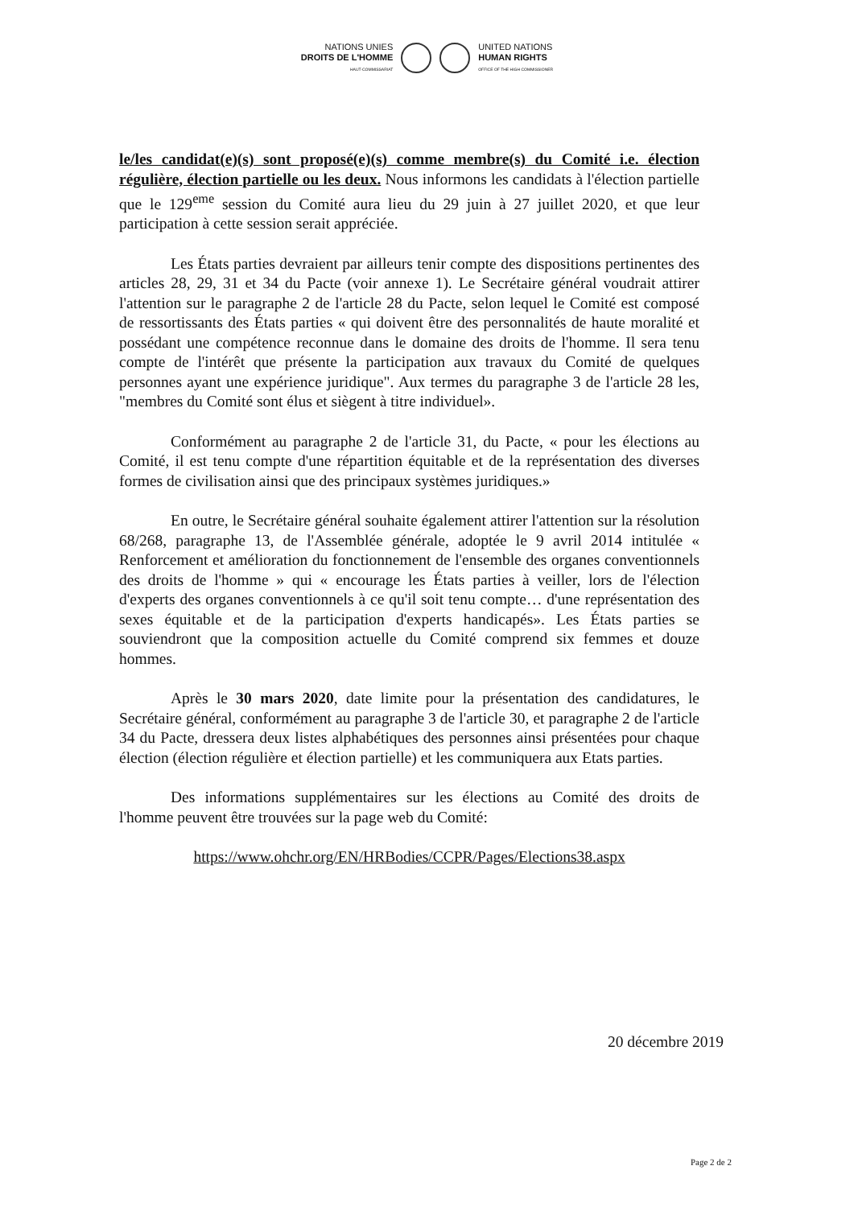NATIONS UNIES
DROITS DE L'HOMME
HAUT-COMMISSARIAT
UNITED NATIONS
HUMAN RIGHTS
OFFICE OF THE HIGH COMMISSIONER
le/les candidat(e)(s) sont proposé(e)(s) comme membre(s) du Comité i.e. élection régulière, élection partielle ou les deux. Nous informons les candidats à l'élection partielle que le 129<sup>eme</sup> session du Comité aura lieu du 29 juin à 27 juillet 2020, et que leur participation à cette session serait appréciée.
Les États parties devraient par ailleurs tenir compte des dispositions pertinentes des articles 28, 29, 31 et 34 du Pacte (voir annexe 1). Le Secrétaire général voudrait attirer l'attention sur le paragraphe 2 de l'article 28 du Pacte, selon lequel le Comité est composé de ressortissants des États parties « qui doivent être des personnalités de haute moralité et possédant une compétence reconnue dans le domaine des droits de l'homme. Il sera tenu compte de l'intérêt que présente la participation aux travaux du Comité de quelques personnes ayant une expérience juridique". Aux termes du paragraphe 3 de l'article 28 les, "membres du Comité sont élus et siègent à titre individuel».
Conformément au paragraphe 2 de l'article 31, du Pacte, « pour les élections au Comité, il est tenu compte d'une répartition équitable et de la représentation des diverses formes de civilisation ainsi que des principaux systèmes juridiques.»
En outre, le Secrétaire général souhaite également attirer l'attention sur la résolution 68/268, paragraphe 13, de l'Assemblée générale, adoptée le 9 avril 2014 intitulée « Renforcement et amélioration du fonctionnement de l'ensemble des organes conventionnels des droits de l'homme » qui « encourage les États parties à veiller, lors de l'élection d'experts des organes conventionnels à ce qu'il soit tenu compte… d'une représentation des sexes équitable et de la participation d'experts handicapés». Les États parties se souviendront que la composition actuelle du Comité comprend six femmes et douze hommes.
Après le 30 mars 2020, date limite pour la présentation des candidatures, le Secrétaire général, conformément au paragraphe 3 de l'article 30, et paragraphe 2 de l'article 34 du Pacte, dressera deux listes alphabétiques des personnes ainsi présentées pour chaque élection (élection régulière et élection partielle) et les communiquera aux Etats parties.
Des informations supplémentaires sur les élections au Comité des droits de l'homme peuvent être trouvées sur la page web du Comité:
https://www.ohchr.org/EN/HRBodies/CCPR/Pages/Elections38.aspx
20 décembre 2019
Page 2 de 2